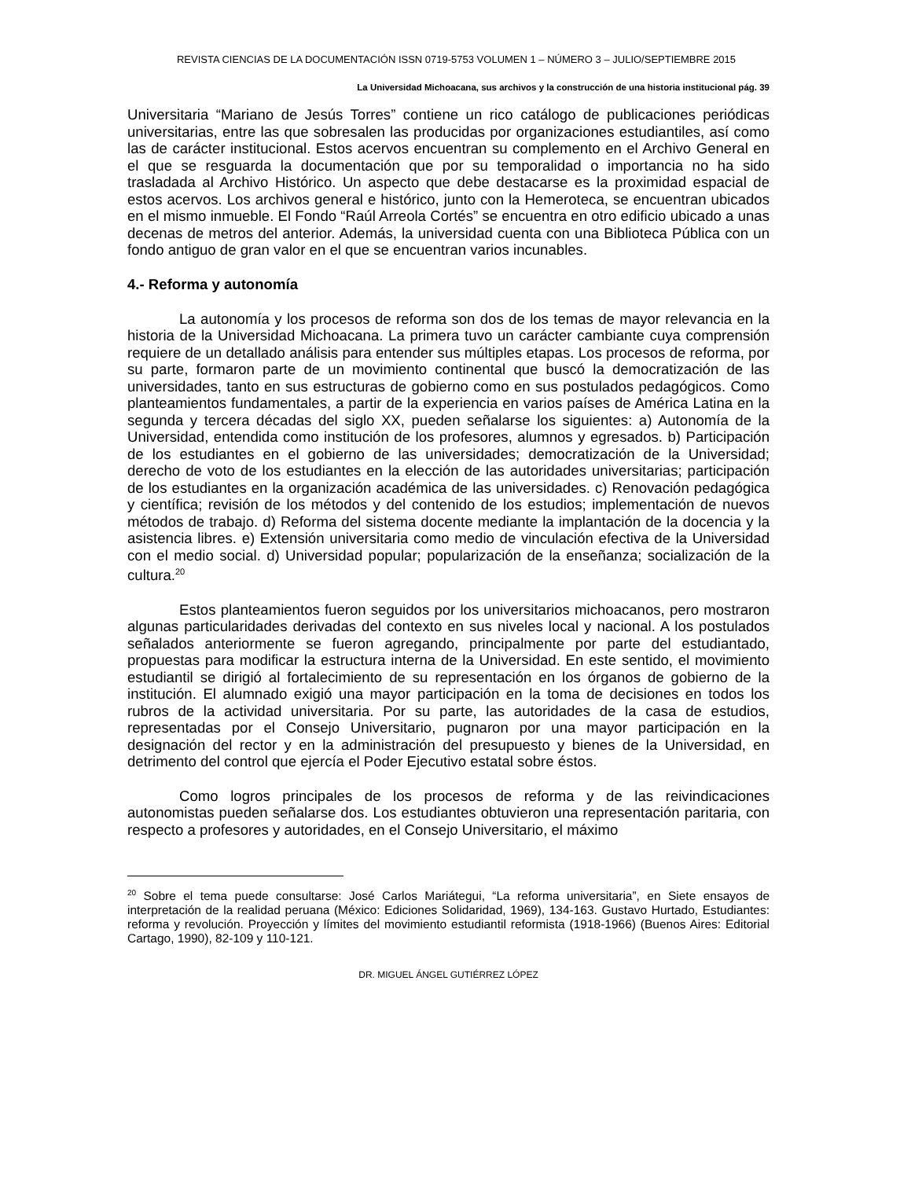REVISTA CIENCIAS DE LA DOCUMENTACIÓN ISSN 0719-5753 VOLUMEN 1 – NÚMERO 3 – JULIO/SEPTIEMBRE 2015
La Universidad Michoacana, sus archivos y la construcción de una historia institucional pág. 39
Universitaria “Mariano de Jesús Torres” contiene un rico catálogo de publicaciones periódicas universitarias, entre las que sobresalen las producidas por organizaciones estudiantiles, así como las de carácter institucional. Estos acervos encuentran su complemento en el Archivo General en el que se resguarda la documentación que por su temporalidad o importancia no ha sido trasladada al Archivo Histórico. Un aspecto que debe destacarse es la proximidad espacial de estos acervos. Los archivos general e histórico, junto con la Hemeroteca, se encuentran ubicados en el mismo inmueble. El Fondo “Raúl Arreola Cortés” se encuentra en otro edificio ubicado a unas decenas de metros del anterior. Además, la universidad cuenta con una Biblioteca Pública con un fondo antiguo de gran valor en el que se encuentran varios incunables.
4.- Reforma y autonomía
La autonomía y los procesos de reforma son dos de los temas de mayor relevancia en la historia de la Universidad Michoacana. La primera tuvo un carácter cambiante cuya comprensión requiere de un detallado análisis para entender sus múltiples etapas. Los procesos de reforma, por su parte, formaron parte de un movimiento continental que buscó la democratización de las universidades, tanto en sus estructuras de gobierno como en sus postulados pedagógicos. Como planteamientos fundamentales, a partir de la experiencia en varios países de América Latina en la segunda y tercera décadas del siglo XX, pueden señalarse los siguientes: a) Autonomía de la Universidad, entendida como institución de los profesores, alumnos y egresados. b) Participación de los estudiantes en el gobierno de las universidades; democratización de la Universidad; derecho de voto de los estudiantes en la elección de las autoridades universitarias; participación de los estudiantes en la organización académica de las universidades. c) Renovación pedagógica y científica; revisión de los métodos y del contenido de los estudios; implementación de nuevos métodos de trabajo. d) Reforma del sistema docente mediante la implantación de la docencia y la asistencia libres. e) Extensión universitaria como medio de vinculación efectiva de la Universidad con el medio social. d) Universidad popular; popularización de la enseñanza; socialización de la cultura.<sup>20</sup>
Estos planteamientos fueron seguidos por los universitarios michoacanos, pero mostraron algunas particularidades derivadas del contexto en sus niveles local y nacional. A los postulados señalados anteriormente se fueron agregando, principalmente por parte del estudiantado, propuestas para modificar la estructura interna de la Universidad. En este sentido, el movimiento estudiantil se dirigió al fortalecimiento de su representación en los órganos de gobierno de la institución. El alumnado exigió una mayor participación en la toma de decisiones en todos los rubros de la actividad universitaria. Por su parte, las autoridades de la casa de estudios, representadas por el Consejo Universitario, pugnaron por una mayor participación en la designación del rector y en la administración del presupuesto y bienes de la Universidad, en detrimento del control que ejercía el Poder Ejecutivo estatal sobre éstos.
Como logros principales de los procesos de reforma y de las reivindicaciones autonomistas pueden señalarse dos. Los estudiantes obtuvieron una representación paritaria, con respecto a profesores y autoridades, en el Consejo Universitario, el máximo
<sup>20</sup> Sobre el tema puede consultarse: José Carlos Mariátegui, “La reforma universitaria”, en Siete ensayos de interpretación de la realidad peruana (México: Ediciones Solidaridad, 1969), 134-163. Gustavo Hurtado, Estudiantes: reforma y revolución. Proyección y límites del movimiento estudiantil reformista (1918-1966) (Buenos Aires: Editorial Cartago, 1990), 82-109 y 110-121.
DR. MIGUEL ÁNGEL GUTIÉRREZ LÓPEZ